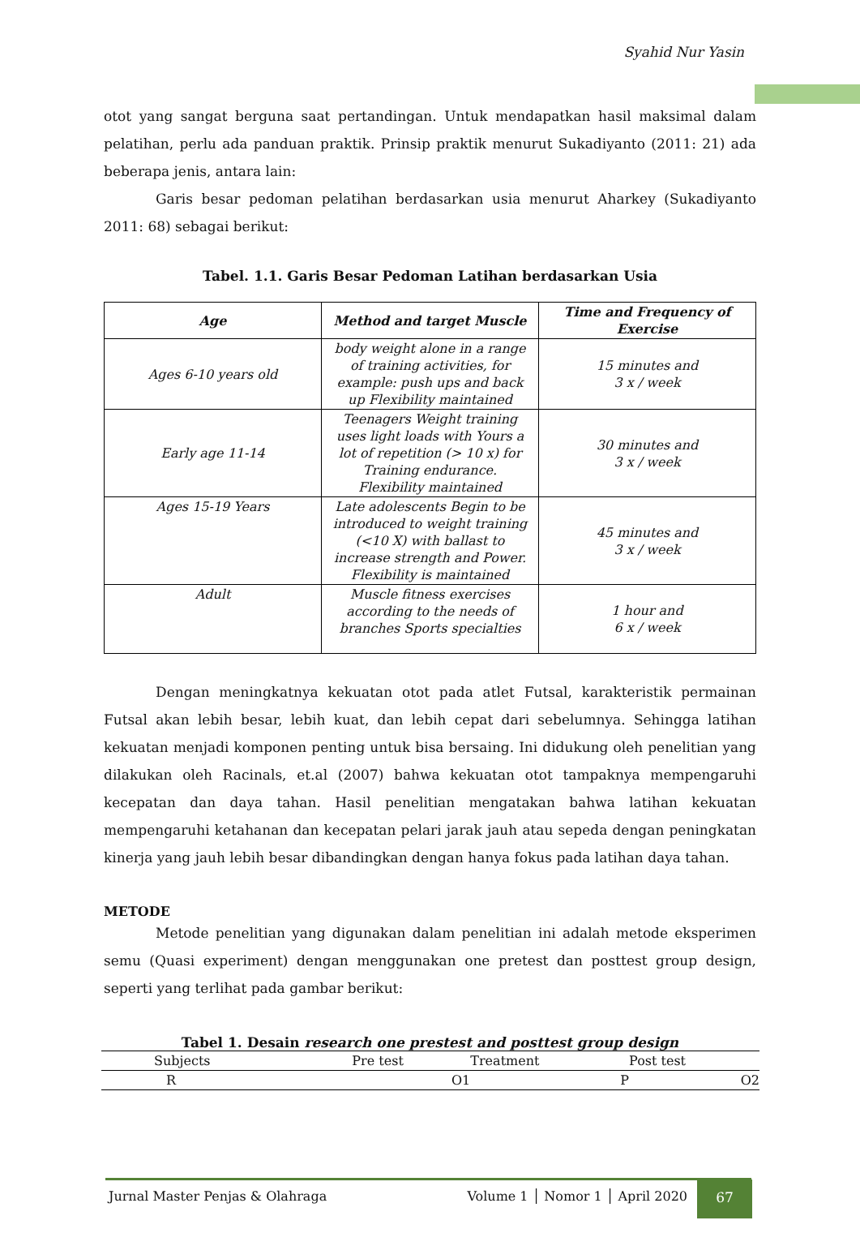Syahid Nur Yasin
otot yang sangat berguna saat pertandingan. Untuk mendapatkan hasil maksimal dalam pelatihan, perlu ada panduan praktik. Prinsip praktik menurut Sukadiyanto (2011: 21) ada beberapa jenis, antara lain:
Garis besar pedoman pelatihan berdasarkan usia menurut Aharkey (Sukadiyanto 2011: 68) sebagai berikut:
Tabel. 1.1. Garis Besar Pedoman Latihan berdasarkan Usia
| Age | Method and target Muscle | Time and Frequency of Exercise |
| --- | --- | --- |
| Ages 6-10 years old | body weight alone in a range of training activities, for example: push ups and back up Flexibility maintained | 15 minutes and 3 x / week |
| Early age 11-14 | Teenagers Weight training uses light loads with Yours a lot of repetition (> 10 x) for Training endurance. Flexibility maintained | 30 minutes and 3 x / week |
| Ages 15-19 Years | Late adolescents Begin to be introduced to weight training (<10 X) with ballast to increase strength and Power. Flexibility is maintained | 45 minutes and 3 x / week |
| Adult | Muscle fitness exercises according to the needs of branches Sports specialties | 1 hour and 6 x / week |
Dengan meningkatnya kekuatan otot pada atlet Futsal, karakteristik permainan Futsal akan lebih besar, lebih kuat, dan lebih cepat dari sebelumnya. Sehingga latihan kekuatan menjadi komponen penting untuk bisa bersaing. Ini didukung oleh penelitian yang dilakukan oleh Racinals, et.al (2007) bahwa kekuatan otot tampaknya mempengaruhi kecepatan dan daya tahan. Hasil penelitian mengatakan bahwa latihan kekuatan mempengaruhi ketahanan dan kecepatan pelari jarak jauh atau sepeda dengan peningkatan kinerja yang jauh lebih besar dibandingkan dengan hanya fokus pada latihan daya tahan.
METODE
Metode penelitian yang digunakan dalam penelitian ini adalah metode eksperimen semu (Quasi experiment) dengan menggunakan one pretest dan posttest group design, seperti yang terlihat pada gambar berikut:
Tabel 1. Desain research one prestest and posttest group design
| Subjects | Pre test | Treatment | Post test | |
| R | O1 | P | O2 | |
Jurnal Master Penjas & Olahraga Volume 1 │ Nomor 1 │ April 2020 67